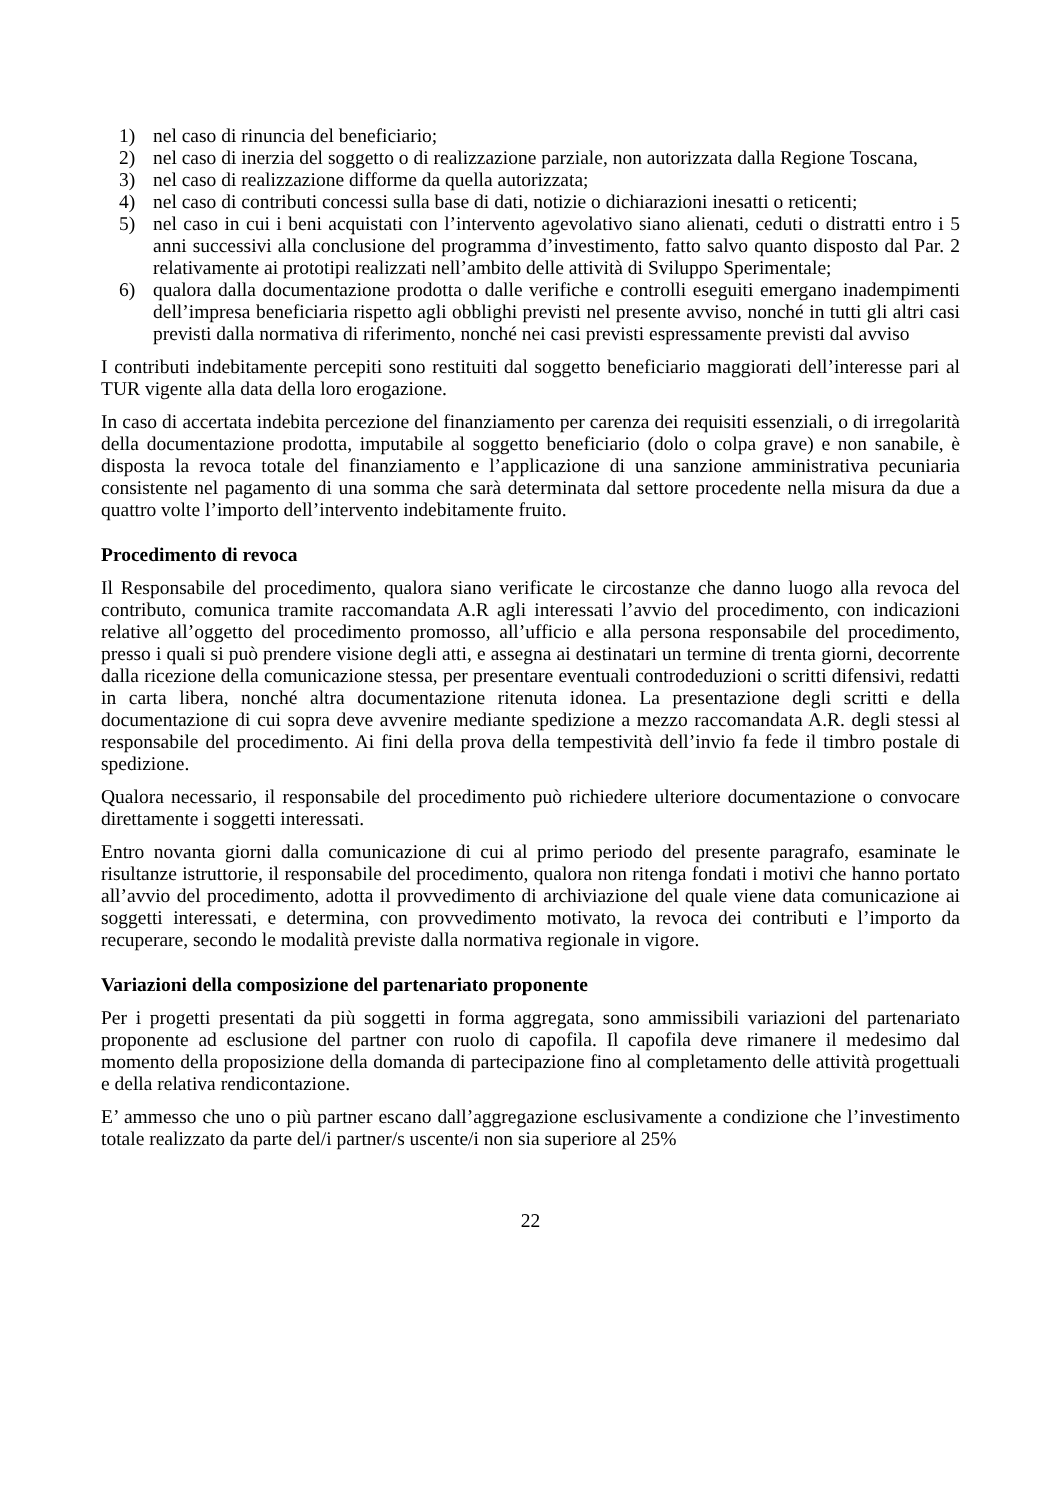1) nel caso di rinuncia del beneficiario;
2) nel caso di inerzia del soggetto o di realizzazione parziale, non autorizzata dalla Regione Toscana,
3) nel caso di realizzazione difforme da quella autorizzata;
4) nel caso di contributi concessi sulla base di dati, notizie o dichiarazioni inesatti o reticenti;
5) nel caso in cui i beni acquistati con l’intervento agevolativo siano alienati, ceduti o distratti entro i 5 anni successivi alla conclusione del programma d’investimento, fatto salvo quanto disposto dal Par. 2 relativamente ai prototipi realizzati nell’ambito delle attività di Sviluppo Sperimentale;
6) qualora dalla documentazione prodotta o dalle verifiche e controlli eseguiti emergano inadempimenti dell’impresa beneficiaria rispetto agli obblighi previsti nel presente avviso, nonché in tutti gli altri casi previsti dalla normativa di riferimento, nonché nei casi previsti espressamente previsti dal avviso
I contributi indebitamente percepiti sono restituiti dal soggetto beneficiario maggiorati dell’interesse pari al TUR vigente alla data della loro erogazione.
In caso di accertata indebita percezione del finanziamento per carenza dei requisiti essenziali, o di irregolarità della documentazione prodotta, imputabile al soggetto beneficiario (dolo o colpa grave) e non sanabile, è disposta la revoca totale del finanziamento e l’applicazione di una sanzione amministrativa pecuniaria consistente nel pagamento di una somma che sarà determinata dal settore procedente nella misura da due a quattro volte l’importo dell’intervento indebitamente fruito.
Procedimento di revoca
Il Responsabile del procedimento, qualora siano verificate le circostanze che danno luogo alla revoca del contributo, comunica tramite raccomandata A.R agli interessati l’avvio del procedimento, con indicazioni relative all’oggetto del procedimento promosso, all’ufficio e alla persona responsabile del procedimento, presso i quali si può prendere visione degli atti, e assegna ai destinatari un termine di trenta giorni, decorrente dalla ricezione della comunicazione stessa, per presentare eventuali controdeduzioni o scritti difensivi, redatti in carta libera, nonché altra documentazione ritenuta idonea. La presentazione degli scritti e della documentazione di cui sopra deve avvenire mediante spedizione a mezzo raccomandata A.R. degli stessi al responsabile del procedimento. Ai fini della prova della tempestività dell’invio fa fede il timbro postale di spedizione.
Qualora necessario, il responsabile del procedimento può richiedere ulteriore documentazione o convocare direttamente i soggetti interessati.
Entro novanta giorni dalla comunicazione di cui al primo periodo del presente paragrafo, esaminate le risultanze istruttorie, il responsabile del procedimento, qualora non ritenga fondati i motivi che hanno portato all’avvio del procedimento, adotta il provvedimento di archiviazione del quale viene data comunicazione ai soggetti interessati, e determina, con provvedimento motivato, la revoca dei contributi e l’importo da recuperare, secondo le modalità previste dalla normativa regionale in vigore.
Variazioni della composizione del partenariato proponente
Per i progetti presentati da più soggetti in forma aggregata, sono ammissibili variazioni del partenariato proponente ad esclusione del partner con ruolo di capofila. Il capofila deve rimanere il medesimo dal momento della proposizione della domanda di partecipazione fino al completamento delle attività progettuali e della relativa rendicontazione.
E’ ammesso che uno o più partner escano dall’aggregazione esclusivamente a condizione che l’investimento totale realizzato da parte del/i partner/s uscente/i non sia superiore al 25%
22